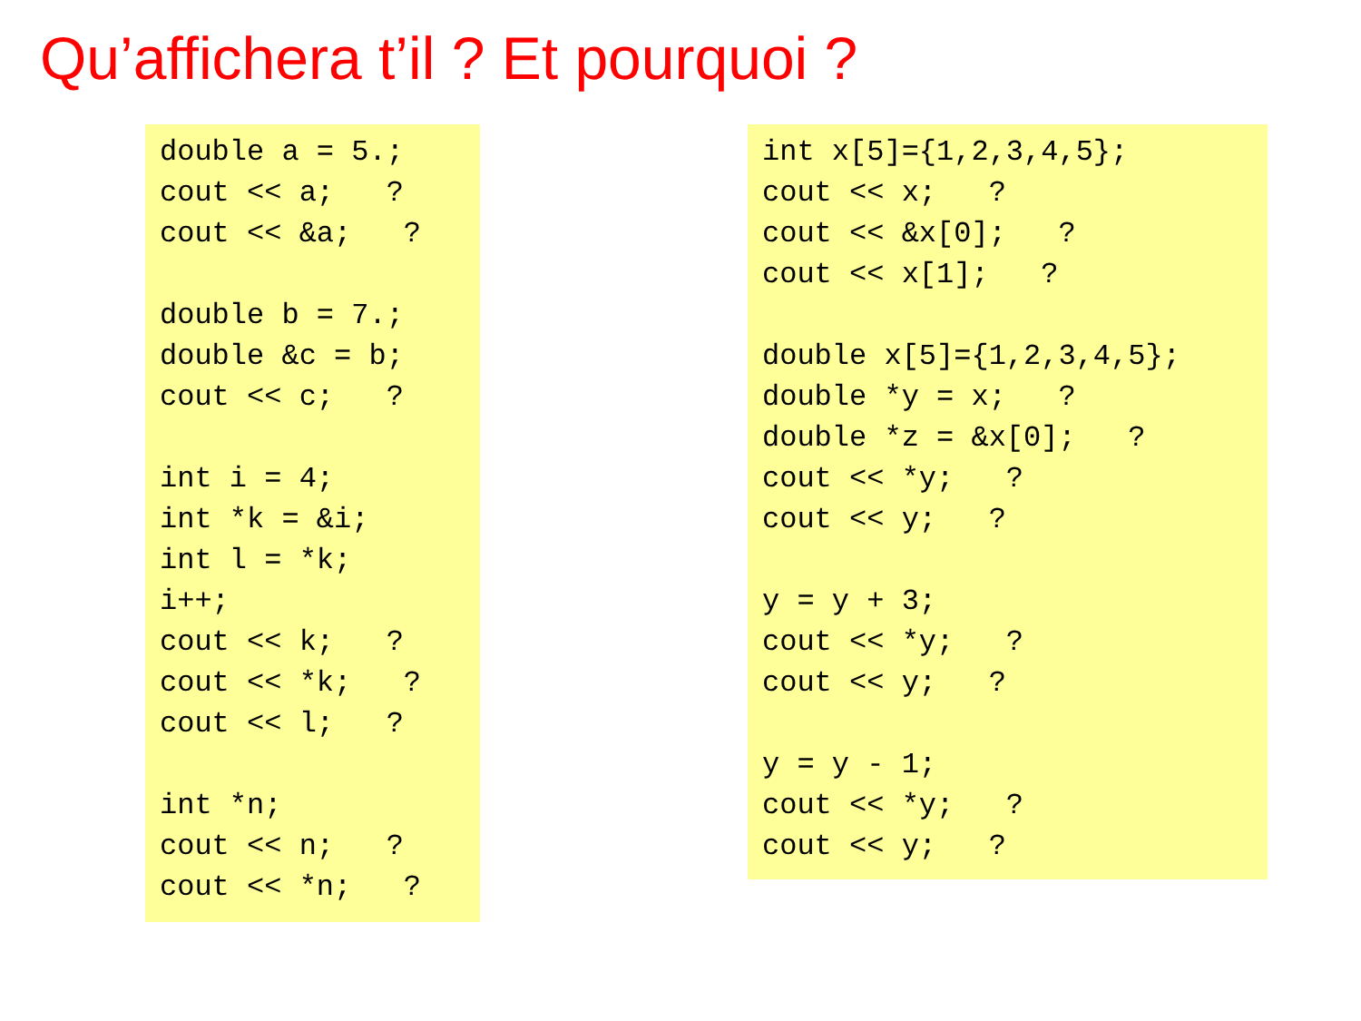Qu’affichera t’il ? Et pourquoi ?
double a = 5.;
cout << a;   ?
cout << &a;   ?

double b = 7.;
double &c = b;
cout << c;   ?

int i = 4;
int *k = &i;
int l = *k;
i++;
cout << k;   ?
cout << *k;   ?
cout << l;   ?

int *n;
cout << n;   ?
cout << *n;   ?
int x[5]={1,2,3,4,5};
cout << x;   ?
cout << &x[0];   ?
cout << x[1];   ?

double x[5]={1,2,3,4,5};
double *y = x;   ?
double *z = &x[0];   ?
cout << *y;   ?
cout << y;   ?

y = y + 3;
cout << *y;   ?
cout << y;   ?

y = y - 1;
cout << *y;   ?
cout << y;   ?